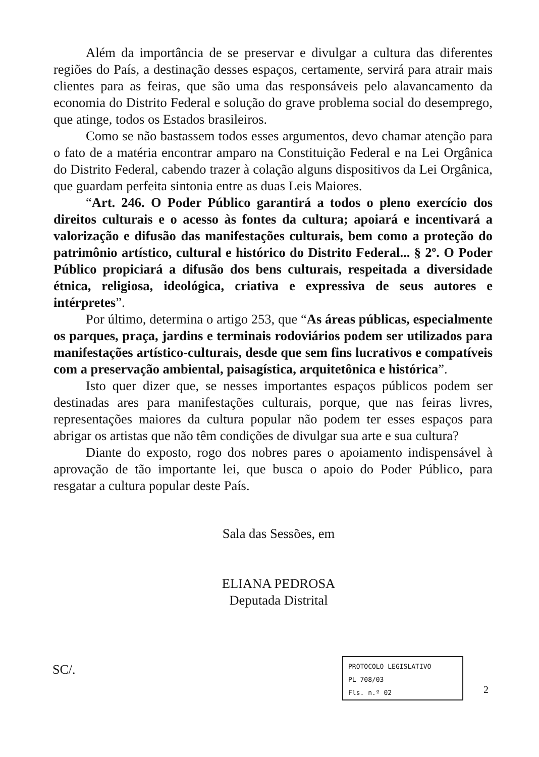Além da importância de se preservar e divulgar a cultura das diferentes regiões do País, a destinação desses espaços, certamente, servirá para atrair mais clientes para as feiras, que são uma das responsáveis pelo alavancamento da economia do Distrito Federal e solução do grave problema social do desemprego, que atinge, todos os Estados brasileiros.
Como se não bastassem todos esses argumentos, devo chamar atenção para o fato de a matéria encontrar amparo na Constituição Federal e na Lei Orgânica do Distrito Federal, cabendo trazer à colação alguns dispositivos da Lei Orgânica, que guardam perfeita sintonia entre as duas Leis Maiores.
“Art. 246. O Poder Público garantirá a todos o pleno exercício dos direitos culturais e o acesso às fontes da cultura; apoiará e incentivará a valorização e difusão das manifestações culturais, bem como a proteção do patrimônio artístico, cultural e histórico do Distrito Federal... § 2º. O Poder Público propiciará a difusão dos bens culturais, respeitada a diversidade étnica, religiosa, ideológica, criativa e expressiva de seus autores e intérpretes”.
Por último, determina o artigo 253, que “As áreas públicas, especialmente os parques, praça, jardins e terminais rodoviários podem ser utilizados para manifestações artístico-culturais, desde que sem fins lucrativos e compatíveis com a preservação ambiental, paisagística, arquitetônica e histórica”.
Isto quer dizer que, se nesses importantes espaços públicos podem ser destinadas ares para manifestações culturais, porque, que nas feiras livres, representações maiores da cultura popular não podem ter esses espaços para abrigar os artistas que não têm condições de divulgar sua arte e sua cultura?
Diante do exposto, rogo dos nobres pares o apoiamento indispensável à aprovação de tão importante lei, que busca o apoio do Poder Público, para resgatar a cultura popular deste País.
Sala das Sessões, em
ELIANA PEDROSA
Deputada Distrital
SC/.
PROTOCOLO LEGISLATIVO
PL 708/03
Fls. n.º 02
2